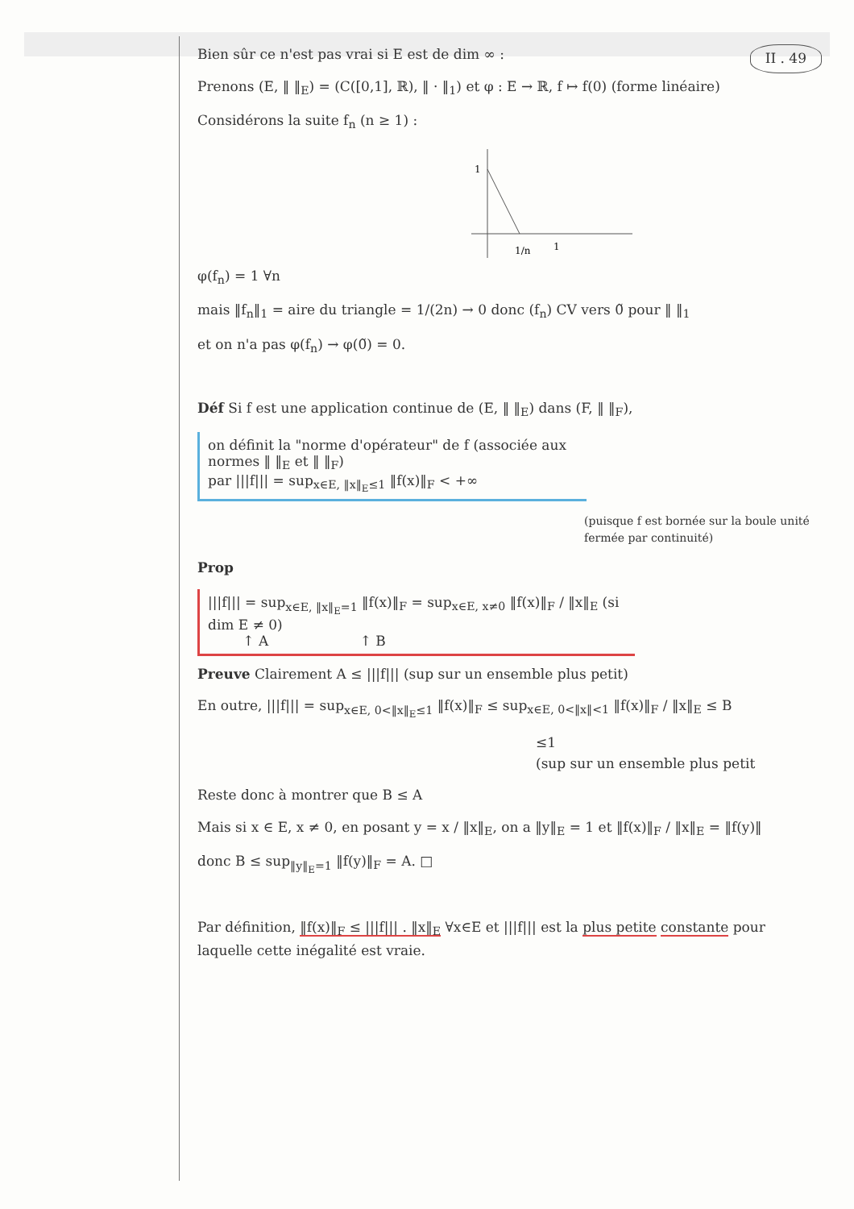Bien sûr ce n'est pas vrai si E est de dim ∞ : II . 49
Prenons (E, ‖ ‖<sub>E</sub>) = (C([0,1], ℝ), ‖ · ‖<sub>1</sub>) et φ : E → ℝ, f ↦ f(0) (forme linéaire)
Considérons la suite f<sub>n</sub> (n ≥ 1) :
1
1/n
1
φ(f<sub>n</sub>) = 1 ∀n
mais ‖f<sub>n</sub>‖<sub>1</sub> = aire du triangle = 1/(2n) → 0 donc (f<sub>n</sub>) CV vers 0̃ pour ‖ ‖<sub>1</sub>
et on n'a pas φ(f<sub>n</sub>) → φ(0̃) = 0.
Déf Si f est une application continue de (E, ‖ ‖<sub>E</sub>) dans (F, ‖ ‖<sub>F</sub>),
on définit la "norme d'opérateur" de f (associée aux normes ‖ ‖<sub>E</sub> et ‖ ‖<sub>F</sub>)
par |||f||| = sup<sub>x∈E, ‖x‖<sub>E</sub>≤1</sub> ‖f(x)‖<sub>F</sub> < +∞
(puisque f est bornée sur la boule unité fermée par continuité)
Prop
|||f||| = sup<sub>x∈E, ‖x‖<sub>E</sub>=1</sub> ‖f(x)‖<sub>F</sub> = sup<sub>x∈E, x≠0</sub> ‖f(x)‖<sub>F</sub> / ‖x‖<sub>E</sub> (si dim E ≠ 0)
↑ A ↑ B
Preuve Clairement A ≤ |||f||| (sup sur un ensemble plus petit)
En outre, |||f||| = sup<sub>x∈E, 0<‖x‖<sub>E</sub>≤1</sub> ‖f(x)‖<sub>F</sub> ≤ sup<sub>x∈E, 0<‖x‖<1</sub> ‖f(x)‖<sub>F</sub> / ‖x‖<sub>E</sub> ≤ B
≤1
(sup sur un ensemble plus petit
Reste donc à montrer que B ≤ A
Mais si x ∈ E, x ≠ 0, en posant y = x / ‖x‖<sub>E</sub>, on a ‖y‖<sub>E</sub> = 1 et ‖f(x)‖<sub>F</sub> / ‖x‖<sub>E</sub> = ‖f(y)‖
donc B ≤ sup<sub>‖y‖<sub>E</sub>=1</sub> ‖f(y)‖<sub>F</sub> = A. □
Par définition, ‖f(x)‖<sub>F</sub> ≤ |||f||| . ‖x‖<sub>E</sub> ∀x∈E et |||f||| est la plus petite constante pour laquelle cette inégalité est vraie.